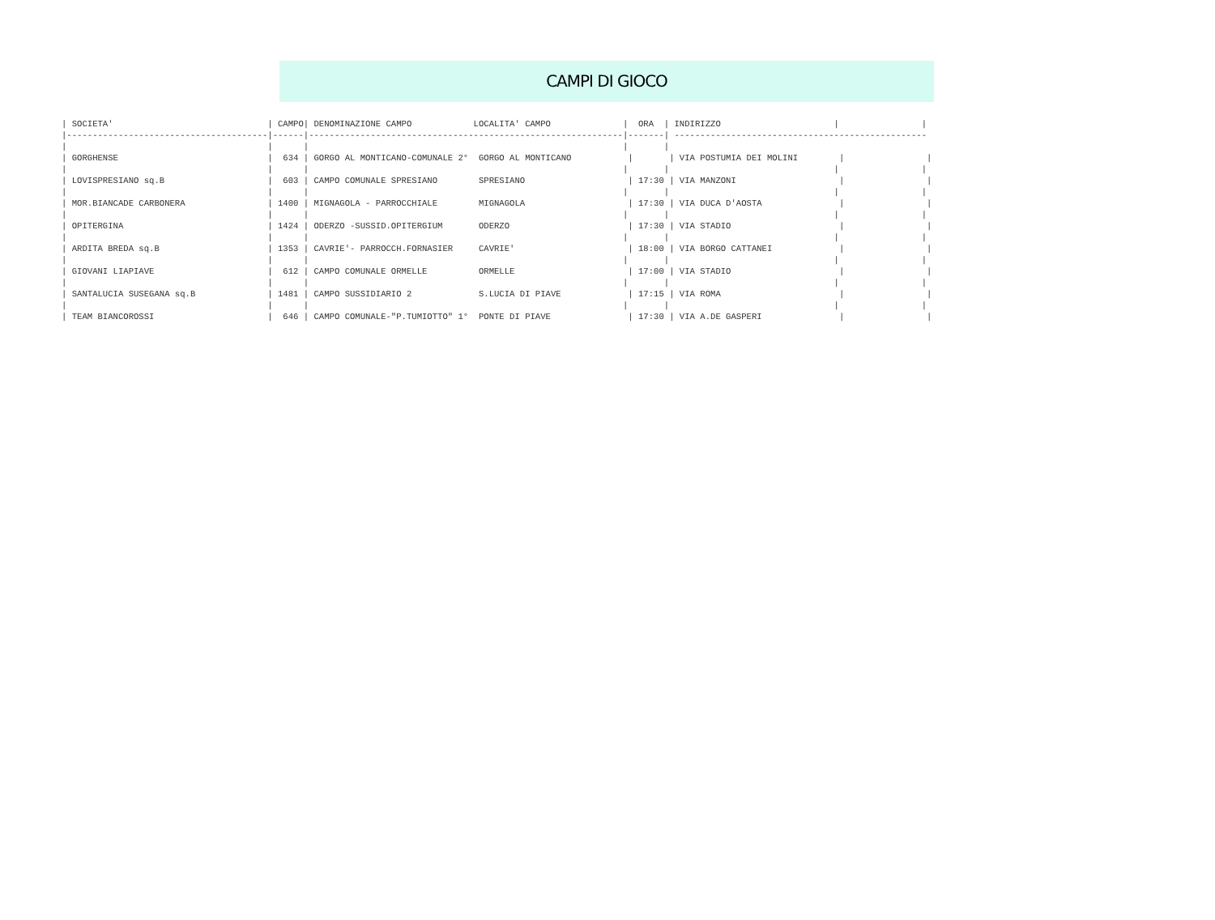CAMPI DI GIOCO
| SOCIETA'                              | CAMPO| DENOMINAZIONE CAMPO            LOCALITA' CAMPO              |  ORA  | INDIRIZZO                      |                |
|---------------------------------------|------|-------------------------------------------------------------|-------| -------------------------------------------------
|                                       |      |                                                             |       |
| GORGHENSE                             |  634 | GORGO AL MONTICANO-COMUNALE 2°  GORGO AL MONTICANO           |       | VIA POSTUMIA DEI MOLINI        |                |
|                                       |      |                                                             |       |                                |                |
| LOVISPRESIANO sq.B                    |  603 | CAMPO COMUNALE SPRESIANO        SPRESIANO                    | 17:30 | VIA MANZONI                    |                |
|                                       |      |                                                             |       |                                |                |
| MOR.BIANCADE CARBONERA                | 1400 | MIGNAGOLA - PARROCCHIALE        MIGNAGOLA                    | 17:30 | VIA DUCA D'AOSTA               |                |
|                                       |      |                                                             |       |                                |                |
| OPITERGINA                            | 1424 | ODERZO -SUSSID.OPITERGIUM       ODERZO                       | 17:30 | VIA STADIO                     |                |
|                                       |      |                                                             |       |                                |                |
| ARDITA BREDA sq.B                     | 1353 | CAVRIE'- PARROCCH.FORNASIER     CAVRIE'                      | 18:00 | VIA BORGO CATTANEI             |                |
|                                       |      |                                                             |       |                                |                |
| GIOVANI LIAPIAVE                      |  612 | CAMPO COMUNALE ORMELLE          ORMELLE                      | 17:00 | VIA STADIO                     |                |
|                                       |      |                                                             |       |                                |                |
| SANTALUCIA SUSEGANA sq.B              | 1481 | CAMPO SUSSIDIARIO 2             S.LUCIA DI PIAVE             | 17:15 | VIA ROMA                       |                |
|                                       |      |                                                             |       |                                |                |
| TEAM BIANCOROSSI                      |  646 | CAMPO COMUNALE-"P.TUMIOTTO" 1°  PONTE DI PIAVE               | 17:30 | VIA A.DE GASPERI               |                |